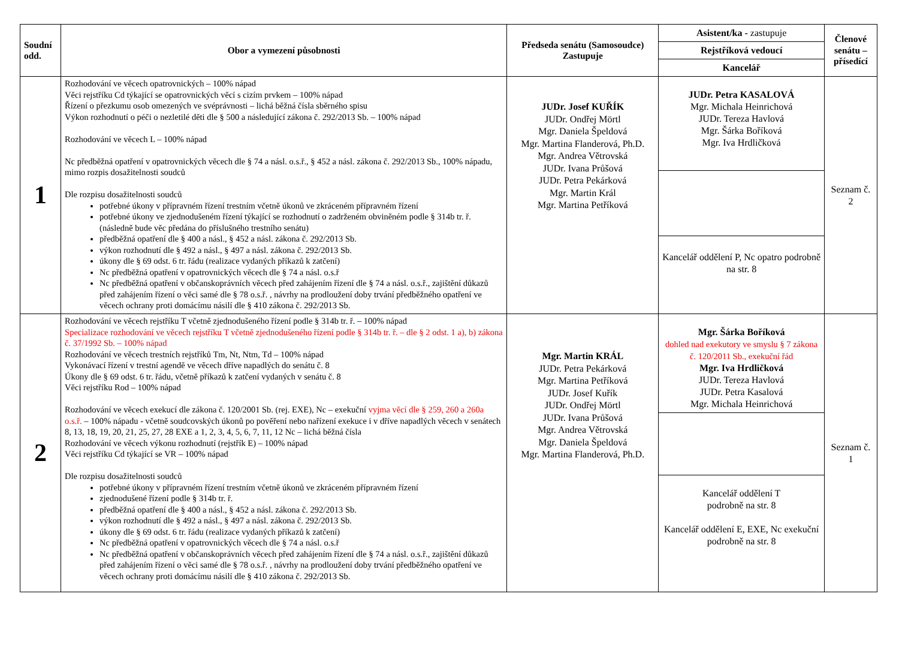| Soudní odd. | Obor a vymezení působnosti | Předseda senátu (Samosoudce) Zastupuje | Asistent/ka - zastupuje Rejstříková vedoucí Kancelář | Členové senátu – přísedící |
| --- | --- | --- | --- | --- |
| 1 | Rozhodování ve věcech opatrovnických – 100% nápad Věci rejstříku Cd týkající se opatrovnických věcí s cizím prvkem – 100% nápad Řízení o přezkumu osob omezených ve svéprávnosti – lichá běžná čísla sběrného spisu Výkon rozhodnutí o péči o nezletilé děti dle § 500 a následující zákona č. 292/2013 Sb. – 100% nápad Rozhodování ve věcech L – 100% nápad Nc předběžná opatření v opatrovnických věcech dle § 74 a násl. o.s.ř., § 452 a násl. zákona č. 292/2013 Sb., 100% nápadu, mimo rozpis dosažitelnosti soudců Dle rozpisu dosažitelnosti soudců potřebné úkony v přípravném řízení trestním včetně úkonů ve zkráceném přípravném řízení potřebné úkony ve zjednodušeném řízení týkající se rozhodnutí o zadrženém obviněném podle § 314b tr. ř. (následně bude věc předána do příslušného trestního senátu) předběžná opatření dle § 400 a násl., § 452 a násl. zákona č. 292/2013 Sb. výkon rozhodnutí dle § 492 a násl., § 497 a násl. zákona č. 292/2013 Sb. úkony dle § 69 odst. 6 tr. řádu (realizace vydaných příkazů k zatčení) Nc předběžná opatření v opatrovnických věcech dle § 74 a násl. o.s.ř Nc předběžná opatření v občanskoprávních věcech před zahájením řízení dle § 74 a násl. o.s.ř., zajištění důkazů před zahájením řízení o věci samé dle § 78 o.s.ř. , návrhy na prodloužení doby trvání předběžného opatření ve věcech ochrany proti domácímu násilí dle § 410 zákona č. 292/2013 Sb. | JUDr. Josef KUŘÍK JUDr. Ondřej Mörtl Mgr. Daniela Špeldová Mgr. Martina Flanderová, Ph.D. Mgr. Andrea Větrovská JUDr. Ivana Průšová JUDr. Petra Pekárková Mgr. Martin Král Mgr. Martina Petříková | JUDr. Petra KASALOVÁ Mgr. Michala Heinrichová JUDr. Tereza Havlová Mgr. Šárka Boříková Mgr. Iva Hrdličková Kancelář oddělení P, Nc opatro podrobně na str. 8 | Seznam č. 2 |
| 2 | Rozhodování ve věcech rejstříku T včetně zjednodušeného řízení podle § 314b tr. ř. – 100% nápad Specializace rozhodování ve věcech rejstříku T včetně zjednodušeného řízení podle § 314b tr. ř. – dle § 2 odst. 1 a), b) zákona č. 37/1992 Sb. – 100% nápad Rozhodování ve věcech trestních rejstříků Tm, Nt, Ntm, Td – 100% nápad Vykonávací řízení v trestní agendě ve věcech dříve napadlých do senátu č. 8 Úkony dle § 69 odst. 6 tr. řádu, včetně příkazů k zatčení vydaných v senátu č. 8 Věci rejstříku Rod – 100% nápad Rozhodování ve věcech exekucí dle zákona č. 120/2001 Sb. (rej. EXE), Nc – exekuční vyjma věcí dle § 259, 260 a 260a o.s.ř. – 100% nápadu - včetně soudcovských úkonů po pověření nebo nařízení exekuce i v dříve napadlých věcech v senátech 8, 13, 18, 19, 20, 21, 25, 27, 28 EXE a 1, 2, 3, 4, 5, 6, 7, 11, 12 Nc – lichá běžná čísla Rozhodování ve věcech výkonu rozhodnutí (rejstřík E) – 100% nápad Věci rejstříku Cd týkající se VR – 100% nápad Dle rozpisu dosažitelnosti soudců potřebné úkony v přípravném řízení trestním včetně úkonů ve zkráceném přípravném řízení zjednodušené řízení podle § 314b tr. ř. předběžná opatření dle § 400 a násl., § 452 a násl. zákona č. 292/2013 Sb. výkon rozhodnutí dle § 492 a násl., § 497 a násl. zákona č. 292/2013 Sb. úkony dle § 69 odst. 6 tr. řádu (realizace vydaných příkazů k zatčení) Nc předběžná opatření v opatrovnických věcech dle § 74 a násl. o.s.ř Nc předběžná opatření v občanskoprávních věcech před zahájením řízení dle § 74 a násl. o.s.ř., zajištění důkazů před zahájením řízení o věci samé dle § 78 o.s.ř. , návrhy na prodloužení doby trvání předběžného opatření ve věcech ochrany proti domácímu násilí dle § 410 zákona č. 292/2013 Sb. | Mgr. Martin KRÁL JUDr. Petra Pekárková Mgr. Martina Petříková JUDr. Josef Kuřík JUDr. Ondřej Mörtl JUDr. Ivana Průšová Mgr. Andrea Větrovská Mgr. Daniela Špeldová Mgr. Martina Flanderová, Ph.D. | Mgr. Šárka Boříková dohled nad exekutory ve smyslu § 7 zákona č. 120/2011 Sb., exekuční řád Mgr. Iva Hrdličková JUDr. Tereza Havlová JUDr. Petra Kasalová Mgr. Michala Heinrichová Kancelář oddělení T podrobně na str. 8 Kancelář oddělení E, EXE, Nc exekuční podrobně na str. 8 | Seznam č. 1 |